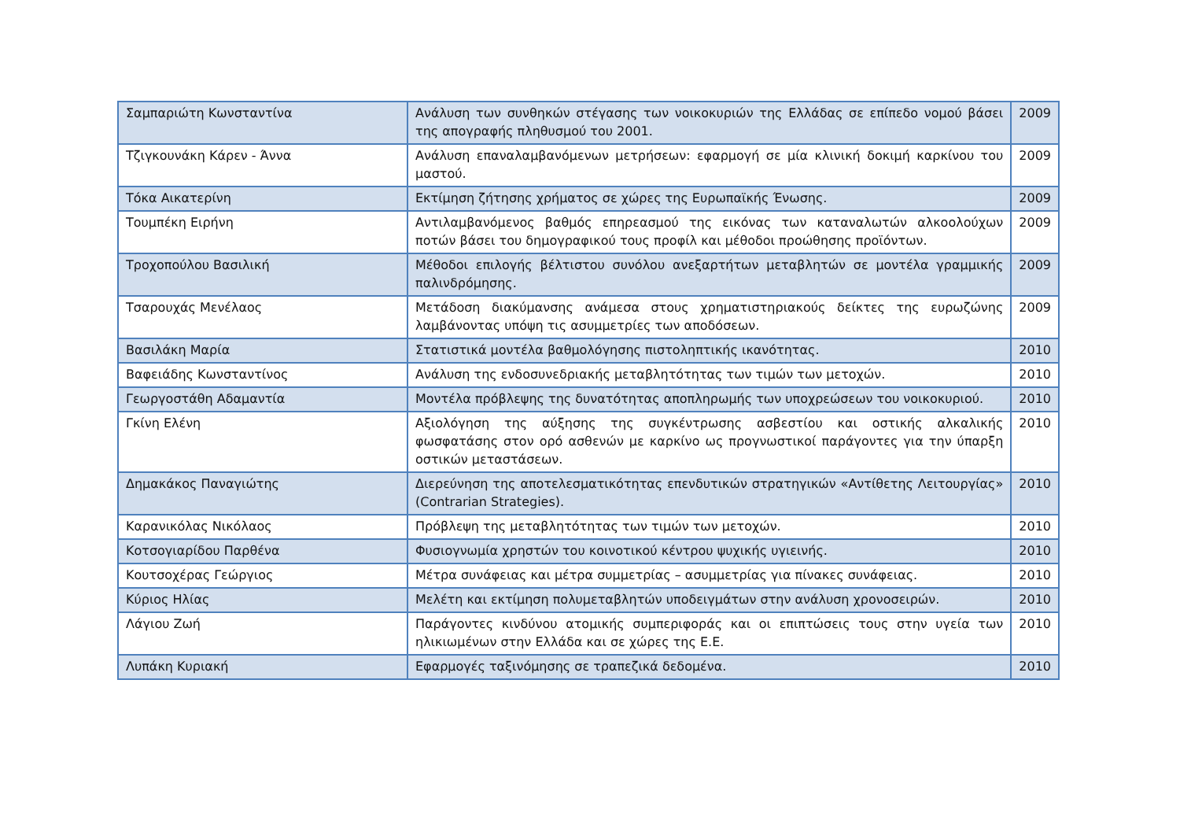| Σαμπαριώτη Κωνσταντίνα | Ανάλυση των συνθηκών στέγασης των νοικοκυριών της Ελλάδας σε επίπεδο νομού βάσει της απογραφής πληθυσμού του 2001. | 2009 |
| Τζιγκουνάκη Κάρεν - Άννα | Ανάλυση επαναλαμβανόμενων μετρήσεων: εφαρμογή σε μία κλινική δοκιμή καρκίνου του μαστού. | 2009 |
| Τόκα Αικατερίνη | Εκτίμηση ζήτησης χρήματος σε χώρες της Ευρωπαϊκής Ένωσης. | 2009 |
| Τουμπέκη Ειρήνη | Αντιλαμβανόμενος βαθμός επηρεασμού της εικόνας των καταναλωτών αλκοολούχων ποτών βάσει του δημογραφικού τους προφίλ και μέθοδοι προώθησης προϊόντων. | 2009 |
| Τροχοπούλου Βασιλική | Μέθοδοι επιλογής βέλτιστου συνόλου ανεξαρτήτων μεταβλητών σε μοντέλα γραμμικής παλινδρόμησης. | 2009 |
| Τσαρουχάς Μενέλαος | Μετάδοση διακύμανσης ανάμεσα στους χρηματιστηριακούς δείκτες της ευρωζώνης λαμβάνοντας υπόψη τις ασυμμετρίες των αποδόσεων. | 2009 |
| Βασιλάκη Μαρία | Στατιστικά μοντέλα βαθμολόγησης πιστοληπτικής ικανότητας. | 2010 |
| Βαφειάδης Κωνσταντίνος | Ανάλυση της ενδοσυνεδριακής μεταβλητότητας των τιμών των μετοχών. | 2010 |
| Γεωργοστάθη Αδαμαντία | Μοντέλα πρόβλεψης της δυνατότητας αποπληρωμής των υποχρεώσεων του νοικοκυριού. | 2010 |
| Γκίνη Ελένη | Αξιολόγηση της αύξησης της συγκέντρωσης ασβεστίου και οστικής αλκαλικής φωσφατάσης στον ορό ασθενών με καρκίνο ως προγνωστικοί παράγοντες για την ύπαρξη οστικών μεταστάσεων. | 2010 |
| Δημακάκος Παναγιώτης | Διερεύνηση της αποτελεσματικότητας επενδυτικών στρατηγικών «Αντίθετης Λειτουργίας» (Contrarian Strategies). | 2010 |
| Καρανικόλας Νικόλαος | Πρόβλεψη της μεταβλητότητας των τιμών των μετοχών. | 2010 |
| Κοτσογιαρίδου Παρθένα | Φυσιογνωμία χρηστών του κοινοτικού κέντρου ψυχικής υγιεινής. | 2010 |
| Κουτσοχέρας Γεώργιος | Μέτρα συνάφειας και μέτρα συμμετρίας – ασυμμετρίας για πίνακες συνάφειας. | 2010 |
| Κύριος Ηλίας | Μελέτη και εκτίμηση πολυμεταβλητών υποδειγμάτων στην ανάλυση χρονοσειρών. | 2010 |
| Λάγιου Ζωή | Παράγοντες κινδύνου ατομικής συμπεριφοράς και οι επιπτώσεις τους στην υγεία των ηλικιωμένων στην Ελλάδα και σε χώρες της Ε.Ε. | 2010 |
| Λυπάκη Κυριακή | Εφαρμογές ταξινόμησης σε τραπεζικά δεδομένα. | 2010 |